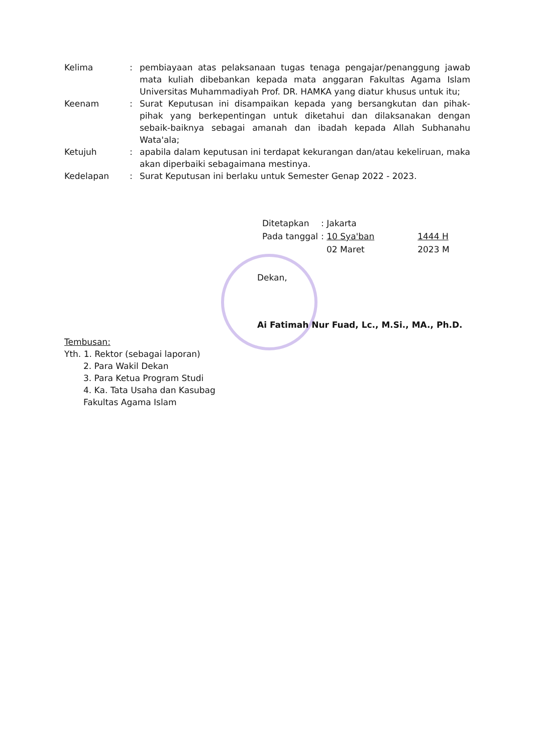| Kelima | : | pembiayaan atas pelaksanaan tugas tenaga pengajar/penanggung jawab mata kuliah dibebankan kepada mata anggaran Fakultas Agama Islam Universitas Muhammadiyah Prof. DR. HAMKA yang diatur khusus untuk itu; |
| Keenam | : | Surat Keputusan ini disampaikan kepada yang bersangkutan dan pihak-pihak yang berkepentingan untuk diketahui dan dilaksanakan dengan sebaik-baiknya sebagai amanah dan ibadah kepada Allah Subhanahu Wata'ala; |
| Ketujuh | : | apabila dalam keputusan ini terdapat kekurangan dan/atau kekeliruan, maka akan diperbaiki sebagaimana mestinya. |
| Kedelapan | : | Surat Keputusan ini berlaku untuk Semester Genap 2022 - 2023. |
| Ditetapkan | : Jakarta | |
| Pada tanggal | : 10 Sya'ban | 1444 H |
| | 02 Maret | 2023 M |
Dekan,
Ai Fatimah Nur Fuad, Lc., M.Si., MA., Ph.D.
Tembusan:
Yth. 1. Rektor (sebagai laporan)
2. Para Wakil Dekan
3. Para Ketua Program Studi
4. Ka. Tata Usaha dan Kasubag
Fakultas Agama Islam